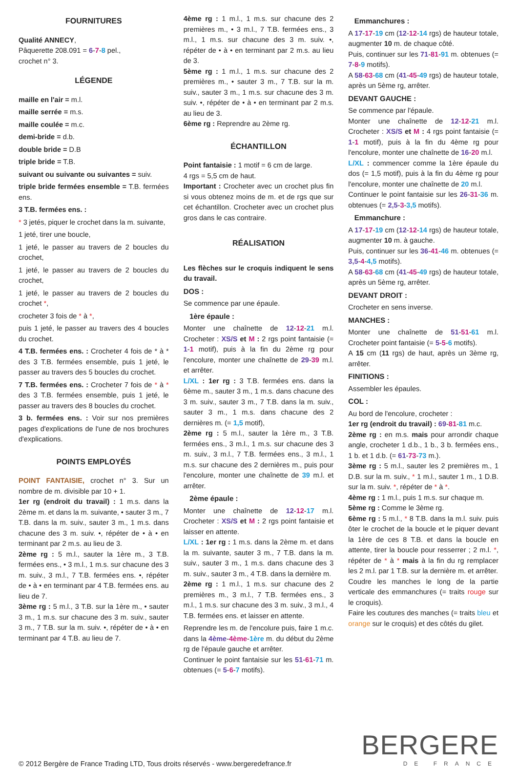FOURNITURES
Qualité ANNECY,
Pâquerette 208.091 = 6-7-8 pel.,
crochet n° 3.
LÉGENDE
maille en l'air = m.l.
maille serrée = m.s.
maille coulée = m.c.
demi-bride = d.b.
double bride = D.B
triple bride = T.B.
suivant ou suivante ou suivantes = suiv.
triple bride fermées ensemble = T.B. fermées ens.
3 T.B. fermées ens. :
* 3 jetés, piquer le crochet dans la m. suivante,
1 jeté, tirer une boucle,
1 jeté, le passer au travers de 2 boucles du crochet,
1 jeté, le passer au travers de 2 boucles du crochet,
1 jeté, le passer au travers de 2 boucles du crochet *,
crocheter 3 fois de * à *,
puis 1 jeté, le passer au travers des 4 boucles du crochet.
4 T.B. fermées ens. : Crocheter 4 fois de * à * des 3 T.B. fermées ensemble, puis 1 jeté, le passer au travers des 5 boucles du crochet.
7 T.B. fermées ens. : Crocheter 7 fois de * à * des 3 T.B. fermées ensemble, puis 1 jeté, le passer au travers des 8 boucles du crochet.
3 b. fermées ens. : Voir sur nos premières pages d'explications de l'une de nos brochures d'explications.
POINTS EMPLOYÉS
POINT FANTAISIE, crochet n° 3. Sur un nombre de m. divisible par 10 + 1.
1er rg (endroit du travail) : 1 m.s. dans la 2ème m. et dans la m. suivante, • sauter 3 m., 7 T.B. dans la m. suiv., sauter 3 m., 1 m.s. dans chacune des 3 m. suiv. •, répéter de • à • en terminant par 2 m.s. au lieu de 3.
2ème rg : 5 m.l., sauter la 1ère m., 3 T.B. fermées ens., • 3 m.l., 1 m.s. sur chacune des 3 m. suiv., 3 m.l., 7 T.B. fermées ens. •, répéter de • à • en terminant par 4 T.B. fermées ens. au lieu de 7.
3ème rg : 5 m.l., 3 T.B. sur la 1ère m., • sauter 3 m., 1 m.s. sur chacune des 3 m. suiv., sauter 3 m., 7 T.B. sur la m. suiv. •, répéter de • à • en terminant par 4 T.B. au lieu de 7.
4ème rg : 1 m.l., 1 m.s. sur chacune des 2 premières m., • 3 m.l., 7 T.B. fermées ens., 3 m.l., 1 m.s. sur chacune des 3 m. suiv. •, répéter de • à • en terminant par 2 m.s. au lieu de 3.
5ème rg : 1 m.l., 1 m.s. sur chacune des 2 premières m., • sauter 3 m., 7 T.B. sur la m. suiv., sauter 3 m., 1 m.s. sur chacune des 3 m. suiv. •, répéter de • à • en terminant par 2 m.s. au lieu de 3.
6ème rg : Reprendre au 2ème rg.
ÉCHANTILLON
Point fantaisie : 1 motif = 6 cm de large.
4 rgs = 5,5 cm de haut.
Important : Crocheter avec un crochet plus fin si vous obtenez moins de m. et de rgs que sur cet échantillon. Crocheter avec un crochet plus gros dans le cas contraire.
RÉALISATION
Les flèches sur le croquis indiquent le sens du travail.
DOS :
Se commence par une épaule.
1ère épaule :
Monter une chaînette de 12-12-21 m.l. Crocheter : XS/S et M : 2 rgs point fantaisie (= 1-1 motif), puis à la fin du 2ème rg pour l'encolure, monter une chaînette de 29-39 m.l. et arrêter.
L/XL : 1er rg : 3 T.B. fermées ens. dans la 6ème m., sauter 3 m., 1 m.s. dans chacune des 3 m. suiv., sauter 3 m., 7 T.B. dans la m. suiv., sauter 3 m., 1 m.s. dans chacune des 2 dernières m. (= 1,5 motif),
2ème rg : 5 m.l., sauter la 1ère m., 3 T.B. fermées ens., 3 m.l., 1 m.s. sur chacune des 3 m. suiv., 3 m.l., 7 T.B. fermées ens., 3 m.l., 1 m.s. sur chacune des 2 dernières m., puis pour l'encolure, monter une chaînette de 39 m.l. et arrêter.
2ème épaule :
Monter une chaînette de 12-12-17 m.l. Crocheter : XS/S et M : 2 rgs point fantaisie et laisser en attente.
L/XL : 1er rg : 1 m.s. dans la 2ème m. et dans la m. suivante, sauter 3 m., 7 T.B. dans la m. suiv., sauter 3 m., 1 m.s. dans chacune des 3 m. suiv., sauter 3 m., 4 T.B. dans la dernière m.
2ème rg : 1 m.l., 1 m.s. sur chacune des 2 premières m., 3 m.l., 7 T.B. fermées ens., 3 m.l., 1 m.s. sur chacune des 3 m. suiv., 3 m.l., 4 T.B. fermées ens. et laisser en attente.
Reprendre les m. de l'encolure puis, faire 1 m.c. dans la 4ème-4ème-1ère m. du début du 2ème rg de l'épaule gauche et arrêter.
Continuer le point fantaisie sur les 51-61-71 m. obtenues (= 5-6-7 motifs).
Emmanchures :
A 17-17-19 cm (12-12-14 rgs) de hauteur totale, augmenter 10 m. de chaque côté.
Puis, continuer sur les 71-81-91 m. obtenues (= 7-8-9 motifs).
A 58-63-68 cm (41-45-49 rgs) de hauteur totale, après un 5ème rg, arrêter.
DEVANT GAUCHE :
Se commence par l'épaule.
Monter une chaînette de 12-12-21 m.l. Crocheter : XS/S et M : 4 rgs point fantaisie (= 1-1 motif), puis à la fin du 4ème rg pour l'encolure, monter une chaînette de 16-20 m.l.
L/XL : commencer comme la 1ère épaule du dos (= 1,5 motif), puis à la fin du 4ème rg pour l'encolure, monter une chaînette de 20 m.l.
Continuer le point fantaisie sur les 26-31-36 m. obtenues (= 2,5-3-3,5 motifs).
Emmanchure :
A 17-17-19 cm (12-12-14 rgs) de hauteur totale, augmenter 10 m. à gauche.
Puis, continuer sur les 36-41-46 m. obtenues (= 3,5-4-4,5 motifs).
A 58-63-68 cm (41-45-49 rgs) de hauteur totale, après un 5ème rg, arrêter.
DEVANT DROIT :
Crocheter en sens inverse.
MANCHES :
Monter une chaînette de 51-51-61 m.l. Crocheter point fantaisie (= 5-5-6 motifs).
A 15 cm (11 rgs) de haut, après un 3ème rg, arrêter.
FINITIONS :
Assembler les épaules.
COL :
Au bord de l'encolure, crocheter :
1er rg (endroit du travail) : 69-81-81 m.c.
2ème rg : en m.s. mais pour arrondir chaque angle, crocheter 1 d.b., 1 b., 3 b. fermées ens., 1 b. et 1 d.b. (= 61-73-73 m.).
3ème rg : 5 m.l., sauter les 2 premières m., 1 D.B. sur la m. suiv., * 1 m.l., sauter 1 m., 1 D.B. sur la m. suiv. *, répéter de * à *.
4ème rg : 1 m.l., puis 1 m.s. sur chaque m.
5ème rg : Comme le 3ème rg.
6ème rg : 5 m.l., * 8 T.B. dans la m.l. suiv. puis ôter le crochet de la boucle et le piquer devant la 1ère de ces 8 T.B. et dans la boucle en attente, tirer la boucle pour resserrer ; 2 m.l. *, répéter de * à * mais à la fin du rg remplacer les 2 m.l. par 1 T.B. sur la dernière m. et arrêter.
Coudre les manches le long de la partie verticale des emmanchures (= traits rouge sur le croquis).
Faire les coutures des manches (= traits bleu et orange sur le croquis) et des côtés du gilet.
© 2012 Bergère de France Trading LTD, Tous droits réservés - www.bergeredefrance.fr
BERGERE
DE FRANCE